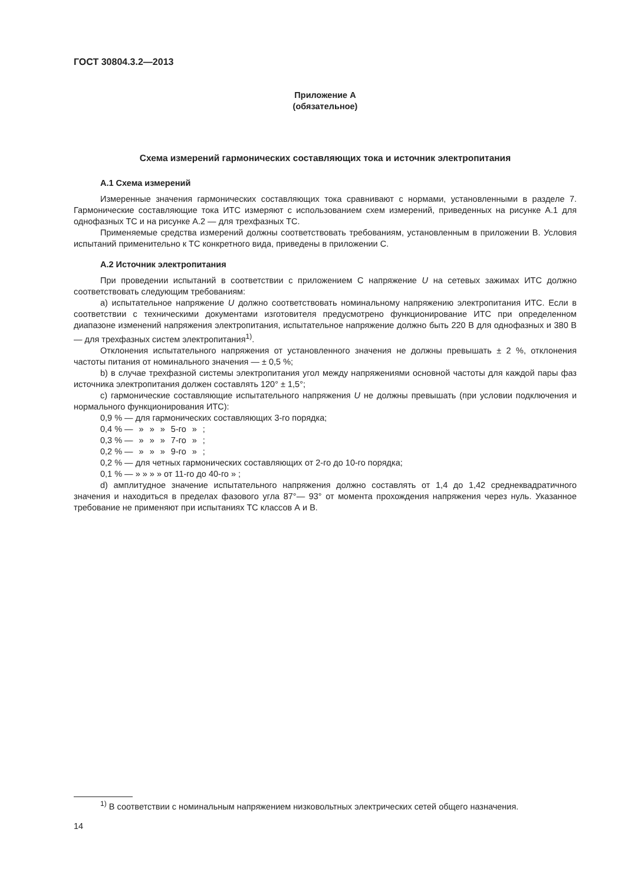ГОСТ 30804.3.2—2013
Приложение А
(обязательное)
Схема измерений гармонических составляющих тока и источник электропитания
А.1 Схема измерений
Измеренные значения гармонических составляющих тока сравнивают с нормами, установленными в разделе 7. Гармонические составляющие тока ИТС измеряют с использованием схем измерений, приведенных на рисунке А.1 для однофазных ТС и на рисунке А.2 — для трехфазных ТС.
Применяемые средства измерений должны соответствовать требованиям, установленным в приложении В. Условия испытаний применительно к ТС конкретного вида, приведены в приложении С.
А.2 Источник электропитания
При проведении испытаний в соответствии с приложением С напряжение U на сетевых зажимах ИТС должно соответствовать следующим требованиям:
a) испытательное напряжение U должно соответствовать номинальному напряжению электропитания ИТС. Если в соответствии с техническими документами изготовителя предусмотрено функционирование ИТС при определенном диапазоне изменений напряжения электропитания, испытательное напряжение должно быть 220 В для однофазных и 380 В — для трехфазных систем электропитания<sup>1)</sup>.
Отклонения испытательного напряжения от установленного значения не должны превышать ± 2 %, отклонения частоты питания от номинального значения — ± 0,5 %;
b) в случае трехфазной системы электропитания угол между напряжениями основной частоты для каждой пары фаз источника электропитания должен составлять 120° ± 1,5°;
c) гармонические составляющие испытательного напряжения U не должны превышать (при условии подключения и нормального функционирования ИТС):
0,9 % — для гармонических составляющих 3-го порядка;
| 0,4 % — | » | » | » | 5-го | » | ; |
| 0,3 % — | » | » | » | 7-го | » | ; |
| 0,2 % — | » | » | » | 9-го | » | ; |
0,2 % — для четных гармонических составляющих от 2-го до 10-го порядка;
0,1 % — » » » » от 11-го до 40-го » ;
d) амплитудное значение испытательного напряжения должно составлять от 1,4 до 1,42 среднеквадратичного значения и находиться в пределах фазового угла 87°— 93° от момента прохождения напряжения через нуль. Указанное требование не применяют при испытаниях ТС классов А и В.
<sup>1)</sup> В соответствии с номинальным напряжением низковольтных электрических сетей общего назначения.
14